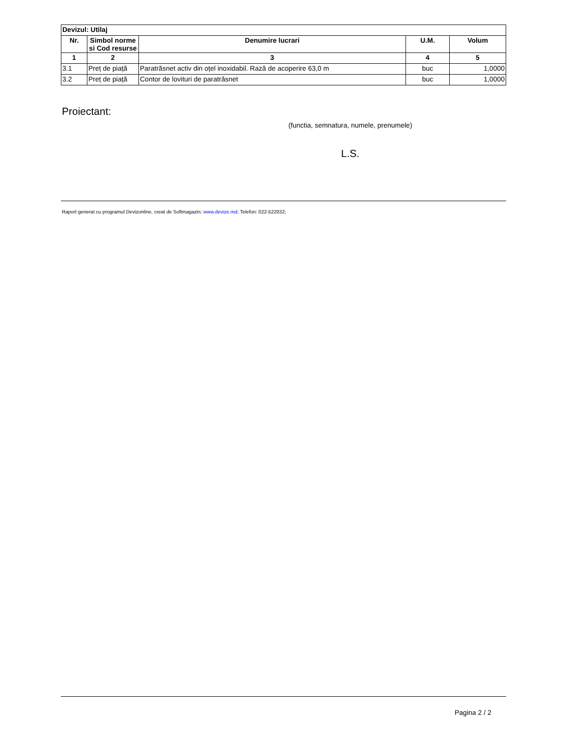| Devizul: Utilaj | | | | |
| Nr. | Simbol norme si Cod resurse | Denumire lucrari | U.M. | Volum |
| 1 | 2 | 3 | 4 | 5 |
| 3.1 | Preț de piață | Paratrăsnet activ din oțel inoxidabil. Rază de acoperire 63,0 m | buc | 1,0000 |
| 3.2 | Preț de piață | Contor de lovituri de paratrăsnet | buc | 1,0000 |
Proiectant:
(functia, semnatura, numele, prenumele)
L.S.
Raport generat cu programul Devizonline, creat de Softmagazin; www.devize.md; Telefon: 022-522032;
Pagina 2 / 2